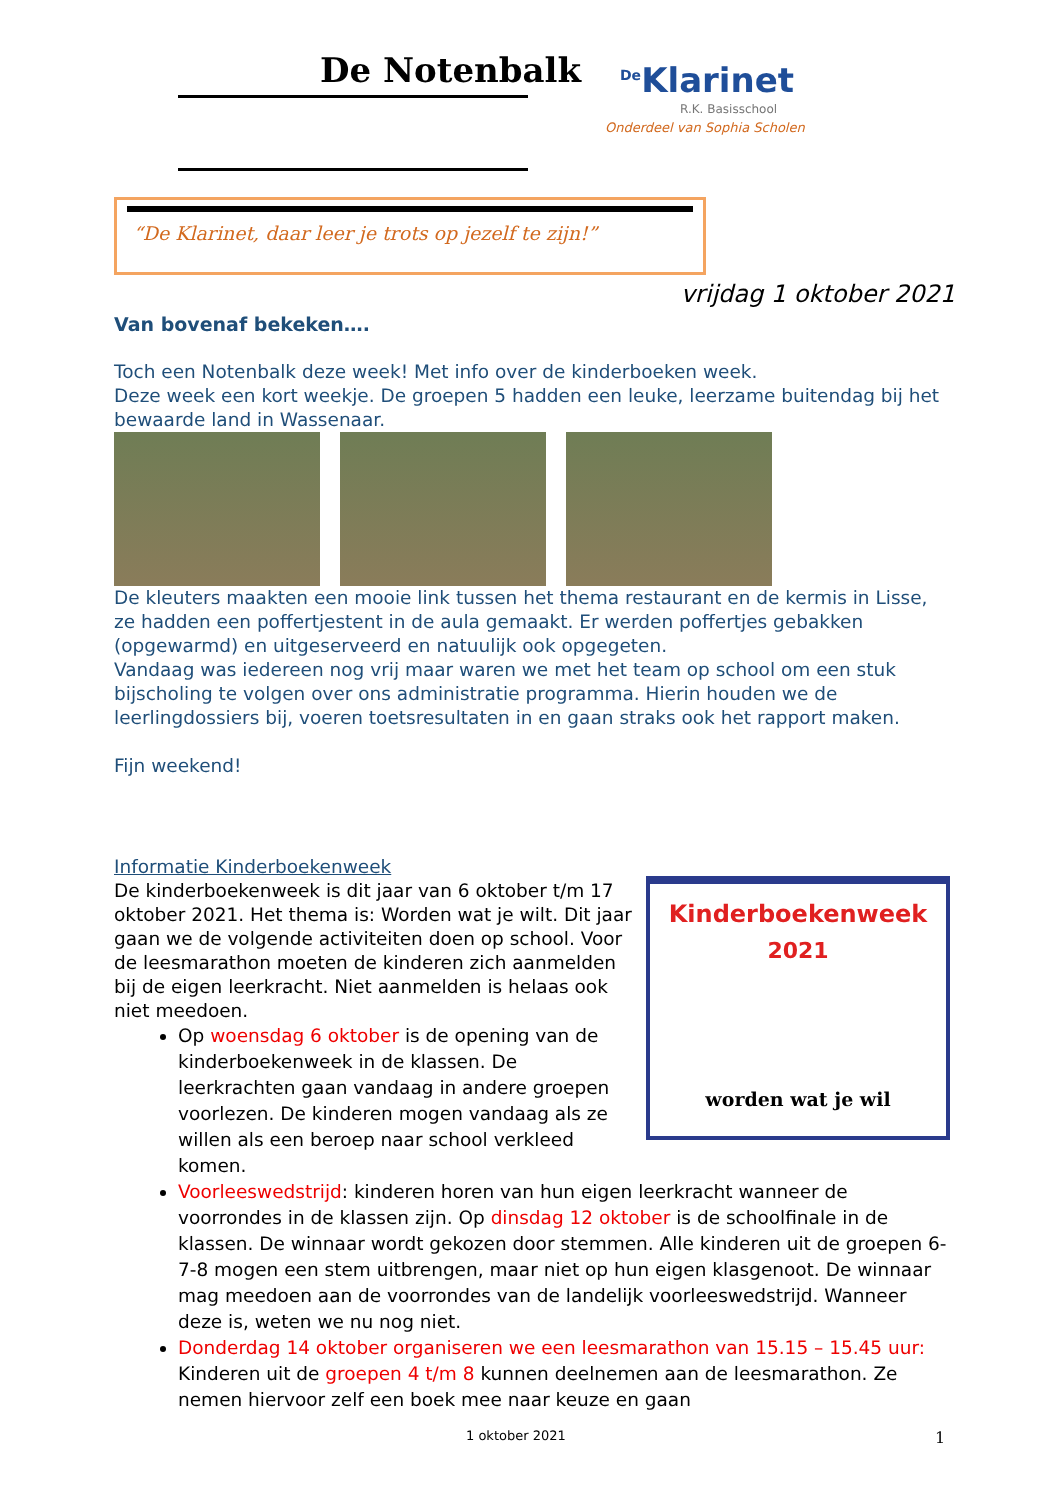De Notenbalk <sup>De</sup>Klarinet
R.K. Basisschool
Onderdeel van Sophia Scholen
“De Klarinet, daar leer je trots op jezelf te zijn!”
vrijdag 1 oktober 2021
Van bovenaf bekeken….
Toch een Notenbalk deze week! Met info over de kinderboeken week.
Deze week een kort weekje. De groepen 5 hadden een leuke, leerzame buitendag bij het bewaarde land in Wassenaar.
De kleuters maakten een mooie link tussen het thema restaurant en de kermis in Lisse, ze hadden een poffertjestent in de aula gemaakt. Er werden poffertjes gebakken (opgewarmd) en uitgeserveerd en natuulijk ook opgegeten.
Vandaag was iedereen nog vrij maar waren we met het team op school om een stuk bijscholing te volgen over ons administratie programma. Hierin houden we de leerlingdossiers bij, voeren toetsresultaten in en gaan straks ook het rapport maken.
Fijn weekend!
Kinderboekenweek
2021
worden wat je wil
Informatie Kinderboekenweek
De kinderboekenweek is dit jaar van 6 oktober t/m 17 oktober 2021. Het thema is: Worden wat je wilt. Dit jaar gaan we de volgende activiteiten doen op school. Voor de leesmarathon moeten de kinderen zich aanmelden bij de eigen leerkracht. Niet aanmelden is helaas ook niet meedoen.
Op woensdag 6 oktober is de opening van de kinderboekenweek in de klassen. De leerkrachten gaan vandaag in andere groepen voorlezen. De kinderen mogen vandaag als ze willen als een beroep naar school verkleed komen.
Voorleeswedstrijd: kinderen horen van hun eigen leerkracht wanneer de voorrondes in de klassen zijn. Op dinsdag 12 oktober is de schoolfinale in de klassen. De winnaar wordt gekozen door stemmen. Alle kinderen uit de groepen 6-7-8 mogen een stem uitbrengen, maar niet op hun eigen klasgenoot. De winnaar mag meedoen aan de voorrondes van de landelijk voorleeswedstrijd. Wanneer deze is, weten we nu nog niet.
Donderdag 14 oktober organiseren we een leesmarathon van 15.15 – 15.45 uur: Kinderen uit de groepen 4 t/m 8 kunnen deelnemen aan de leesmarathon. Ze nemen hiervoor zelf een boek mee naar keuze en gaan
1 oktober 2021 1